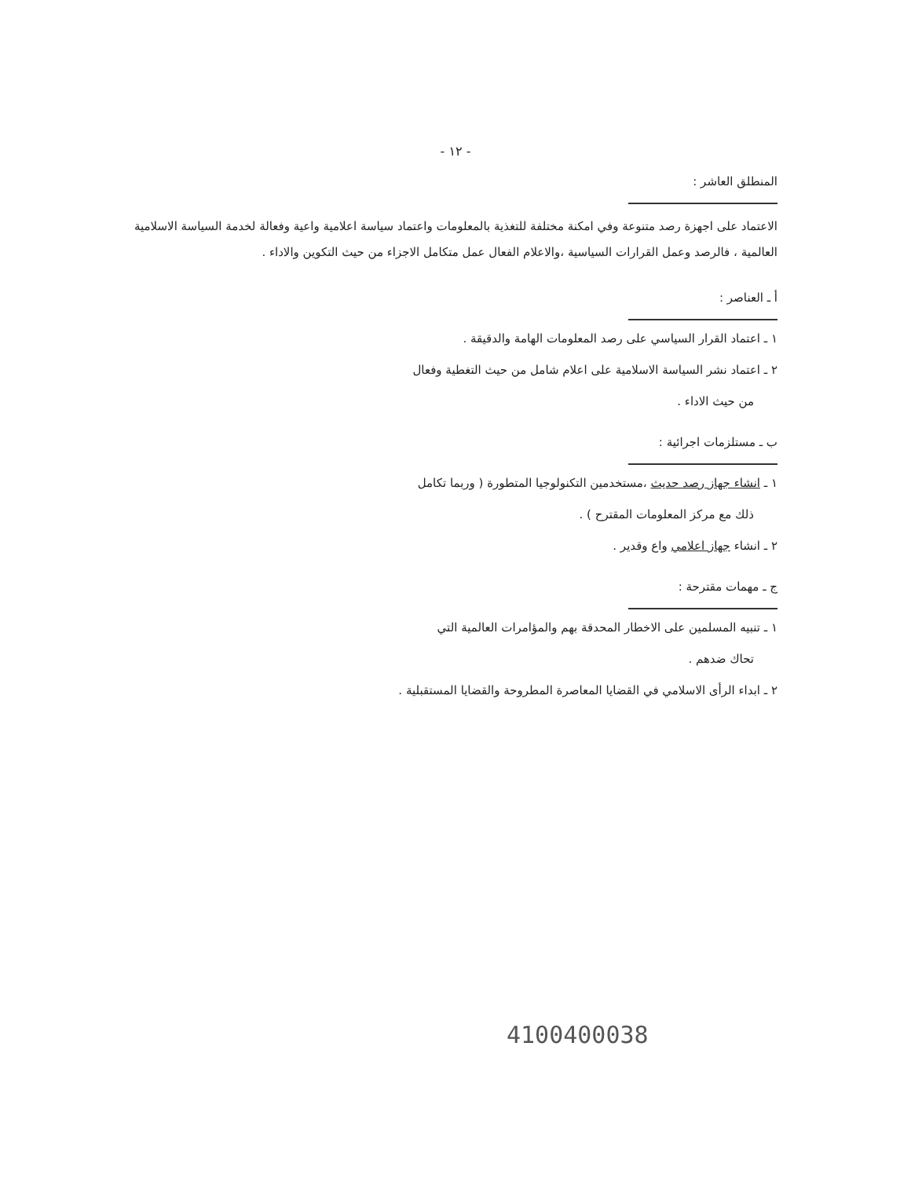- ١٢ -
المنطلق العاشر :
الاعتماد على اجهزة رصد متنوعة وفي امكنة مختلفة للتغذية بالمعلومات واعتماد سياسة اعلامية واعية وفعالة لخدمة السياسة الاسلامية العالمية ، فالرصد وعمل القرارات السياسية ،والاعلام الفعال عمل متكامل الاجزاء من حيث التكوين والاداء .
أ ـ العناصر :
١ ـ اعتماد القرار السياسي على رصد المعلومات الهامة والدقيقة .
٢ ـ اعتماد نشر السياسة الاسلامية على اعلام شامل من حيث التغطية وفعال
من حيث الاداء .
ب ـ مستلزمات اجرائية :
١ ـ انشاء جهاز رصد حديث ،مستخدمين التكنولوجيا المتطورة ( وربما تكامل
ذلك مع مركز المعلومات المقترح ) .
٢ ـ انشاء جهاز اعلامي واع وقدير .
ج ـ مهمات مقترحة :
١ ـ تنبيه المسلمين على الاخطار المحدقة بهم والمؤامرات العالمية التي
تحاك ضدهم .
٢ ـ ابداء الرأى الاسلامي في القضايا المعاصرة المطروحة والقضايا المستقبلية .
4100400038